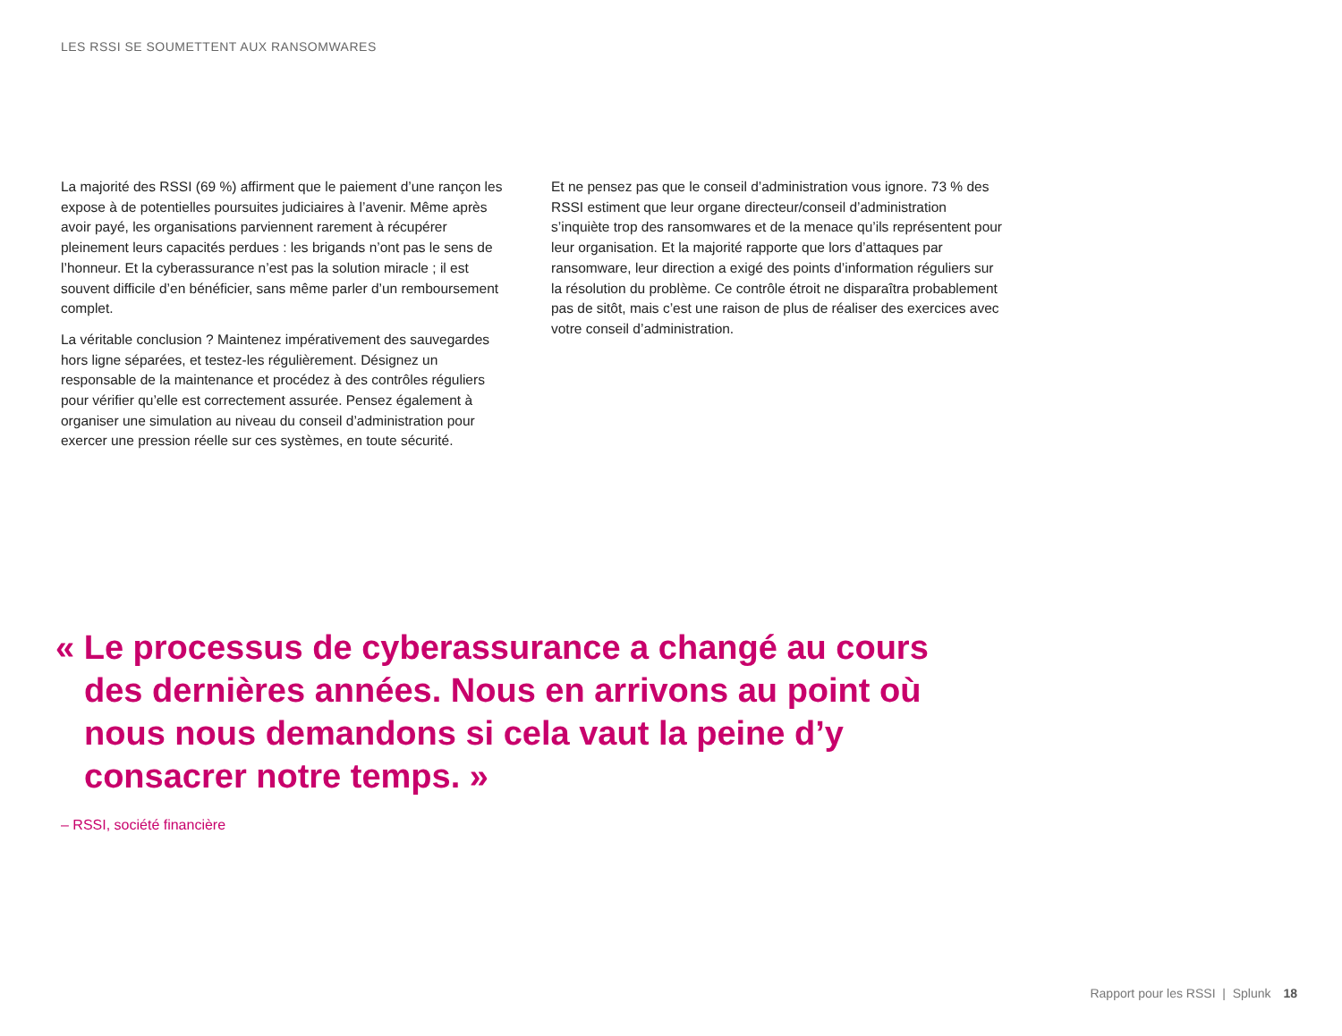LES RSSI SE SOUMETTENT AUX RANSOMWARES
La majorité des RSSI (69 %) affirment que le paiement d’une rançon les expose à de potentielles poursuites judiciaires à l’avenir. Même après avoir payé, les organisations parviennent rarement à récupérer pleinement leurs capacités perdues : les brigands n’ont pas le sens de l’honneur. Et la cyberassurance n’est pas la solution miracle ; il est souvent difficile d’en bénéficier, sans même parler d’un remboursement complet.
La véritable conclusion ? Maintenez impérativement des sauvegardes hors ligne séparées, et testez-les régulièrement. Désignez un responsable de la maintenance et procédez à des contrôles réguliers pour vérifier qu’elle est correctement assurée. Pensez également à organiser une simulation au niveau du conseil d’administration pour exercer une pression réelle sur ces systèmes, en toute sécurité.
Et ne pensez pas que le conseil d’administration vous ignore. 73 % des RSSI estiment que leur organe directeur/conseil d’administration s’inquiète trop des ransomwares et de la menace qu’ils représentent pour leur organisation. Et la majorité rapporte que lors d’attaques par ransomware, leur direction a exigé des points d’information réguliers sur la résolution du problème. Ce contrôle étroit ne disparaîtra probablement pas de sitôt, mais c’est une raison de plus de réaliser des exercices avec votre conseil d’administration.
« Le processus de cyberassurance a changé au cours des dernières années. Nous en arrivons au point où nous nous demandons si cela vaut la peine d’y consacrer notre temps. »
– RSSI, société financière
Rapport pour les RSSI | Splunk 18